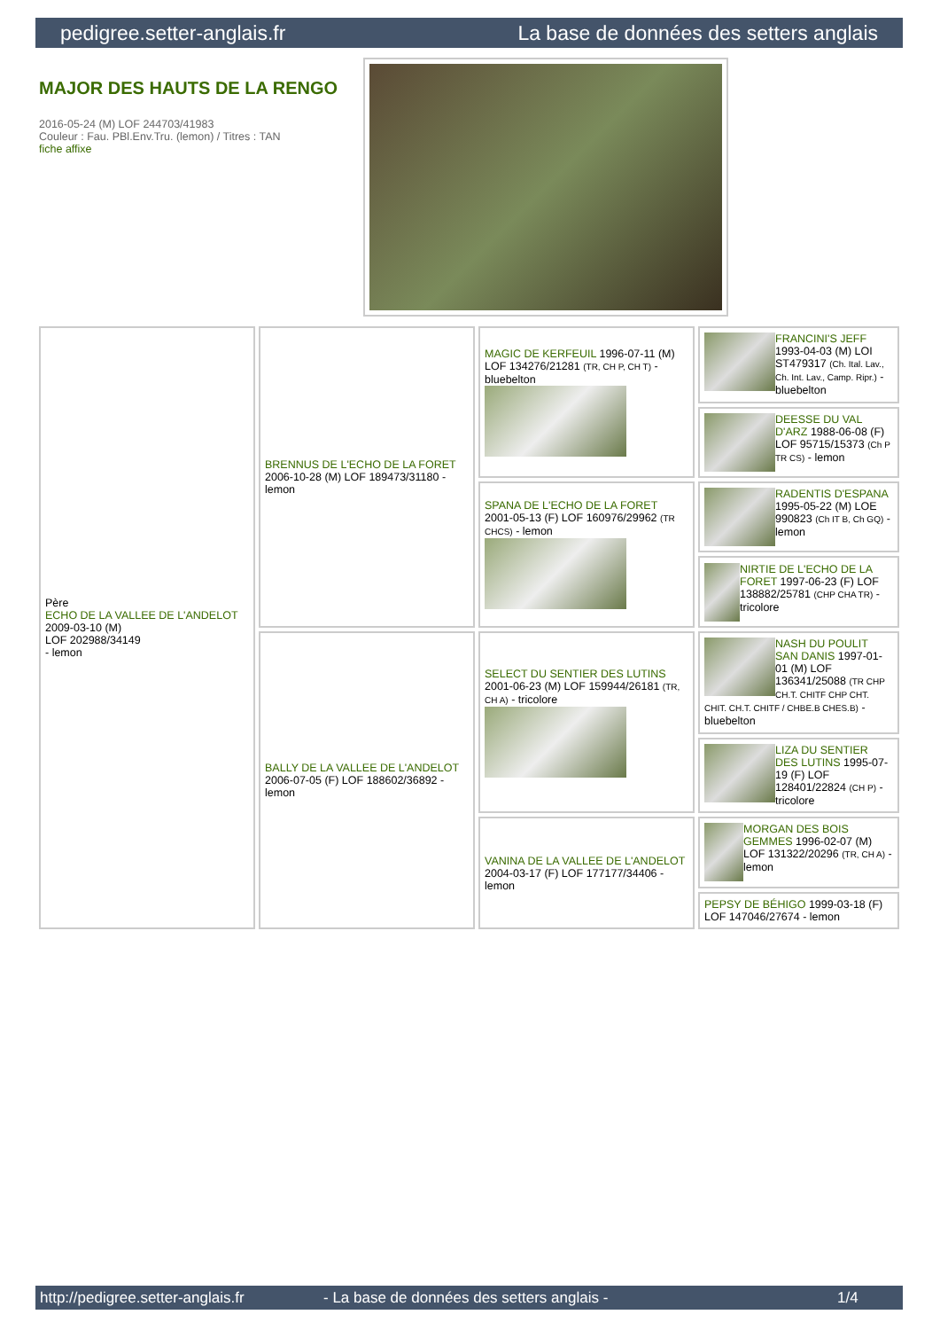pedigree.setter-anglais.fr La base de données des setters anglais
MAJOR DES HAUTS DE LA RENGO
2016-05-24 (M) LOF 244703/41983
Couleur : Fau. PBl.Env.Tru. (lemon) / Titres : TAN
fiche affixe
| Père ECHO DE LA VALLEE DE L'ANDELOT 2009-03-10 (M) LOF 202988/34149 - lemon | BRENNUS DE L'ECHO DE LA FORET 2006-10-28 (M) LOF 189473/31180 - lemon | MAGIC DE KERFEUIL 1996-07-11 (M) LOF 134276/21281 (TR, CH P, CH T) - bluebelton | FRANCINI'S JEFF 1993-04-03 (M) LOI ST479317 (Ch. Ital. Lav., Ch. Int. Lav., Camp. Ripr.) - bluebelton |
| | | | DEESSE DU VAL D'ARZ 1988-06-08 (F) LOF 95715/15373 (Ch P TR CS) - lemon |
| | | SPANA DE L'ECHO DE LA FORET 2001-05-13 (F) LOF 160976/29962 (TR CHCS) - lemon | RADENTIS D'ESPANA 1995-05-22 (M) LOE 990823 (Ch IT B, Ch GQ) - lemon |
| | | | NIRTIE DE L'ECHO DE LA FORET 1997-06-23 (F) LOF 138882/25781 (CHP CHA TR) - tricolore |
| | BALLY DE LA VALLEE DE L'ANDELOT 2006-07-05 (F) LOF 188602/36892 - lemon | SELECT DU SENTIER DES LUTINS 2001-06-23 (M) LOF 159944/26181 (TR, CH A) - tricolore | NASH DU POULIT SAN DANIS 1997-01-01 (M) LOF 136341/25088 (TR CHP CH.T. CHITF CHP CHT. CHIT. CH.T. CHITF / CHBE.B CHES.B) - bluebelton |
| | | | LIZA DU SENTIER DES LUTINS 1995-07-19 (F) LOF 128401/22824 (CH P) - tricolore |
| | | VANINA DE LA VALLEE DE L'ANDELOT 2004-03-17 (F) LOF 177177/34406 - lemon | MORGAN DES BOIS GEMMES 1996-02-07 (M) LOF 131322/20296 (TR, CH A) - lemon |
| | | | PEPSY DE BÉHIGO 1999-03-18 (F) LOF 147046/27674 - lemon |
http://pedigree.setter-anglais.fr - La base de données des setters anglais - 1/4